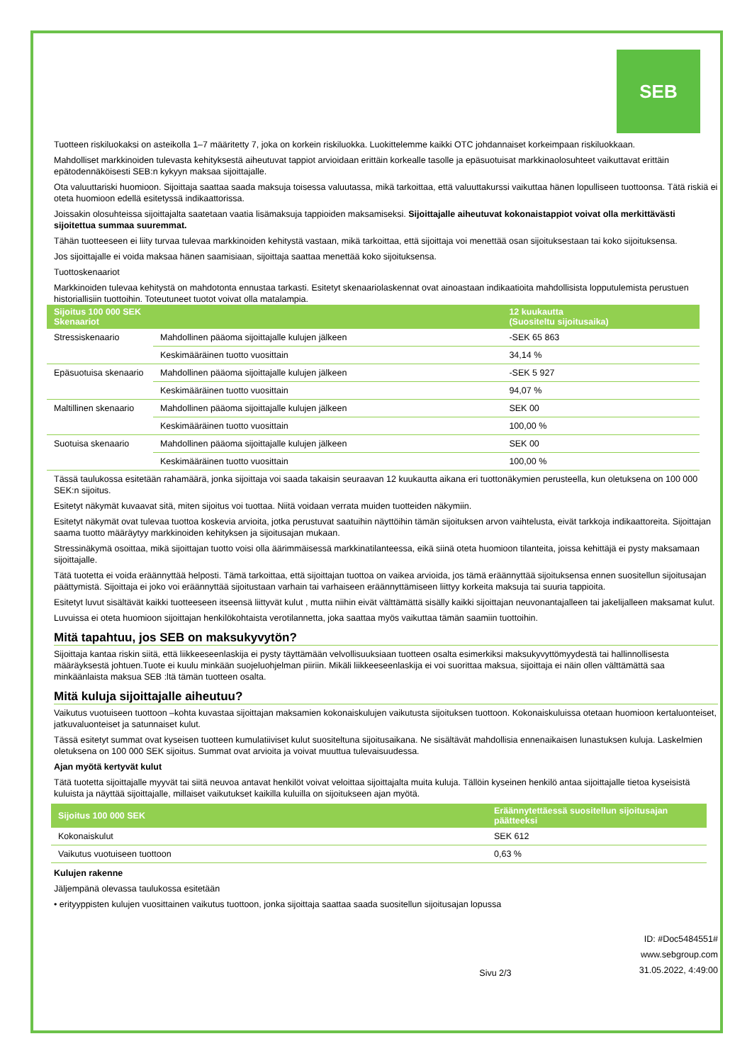SEB
Tuotteen riskiluokaksi on asteikolla 1–7 määritetty 7, joka on korkein riskiluokka. Luokittelemme kaikki OTC johdannaiset korkeimpaan riskiluokkaan.
Mahdolliset markkinoiden tulevasta kehityksestä aiheutuvat tappiot arvioidaan erittäin korkealle tasolle ja epäsuotuisat markkinaolosuhteet vaikuttavat erittäin epätodennäköisesti SEB:n kykyyn maksaa sijoittajalle.
Ota valuuttariski huomioon. Sijoittaja saattaa saada maksuja toisessa valuutassa, mikä tarkoittaa, että valuuttakurssi vaikuttaa hänen lopulliseen tuottoonsa. Tätä riskiä ei oteta huomioon edellä esitetyssä indikaattorissa.
Joissakin olosuhteissa sijoittajalta saatetaan vaatia lisämaksuja tappioiden maksamiseksi. Sijoittajalle aiheutuvat kokonaistappiot voivat olla merkittävästi sijoitettua summaa suuremmat.
Tähän tuotteeseen ei liity turvaa tulevaa markkinoiden kehitystä vastaan, mikä tarkoittaa, että sijoittaja voi menettää osan sijoituksestaan tai koko sijoituksensa.
Jos sijoittajalle ei voida maksaa hänen saamisiaan, sijoittaja saattaa menettää koko sijoituksensa.
Tuottoskenaariot
Markkinoiden tulevaa kehitystä on mahdotonta ennustaa tarkasti. Esitetyt skenaariolaskennat ovat ainoastaan indikaatioita mahdollisista lopputulemista perustuen historiallisiin tuottoihin. Toteutuneet tuotot voivat olla matalampia.
| Sijoitus 100 000 SEK Skenaariot | | 12 kuukautta (Suositeltu sijoitusaika) |
| --- | --- | --- |
| Stressiskenaario | Mahdollinen pääoma sijoittajalle kulujen jälkeen | -SEK 65 863 |
| | Keskimääräinen tuotto vuosittain | 34,14 % |
| Epäsuotuisa skenaario | Mahdollinen pääoma sijoittajalle kulujen jälkeen | -SEK 5 927 |
| | Keskimääräinen tuotto vuosittain | 94,07 % |
| Maltillinen skenaario | Mahdollinen pääoma sijoittajalle kulujen jälkeen | SEK 00 |
| | Keskimääräinen tuotto vuosittain | 100,00 % |
| Suotuisa skenaario | Mahdollinen pääoma sijoittajalle kulujen jälkeen | SEK 00 |
| | Keskimääräinen tuotto vuosittain | 100,00 % |
Tässä taulukossa esitetään rahamäärä, jonka sijoittaja voi saada takaisin seuraavan 12 kuukautta aikana eri tuottonäkymien perusteella, kun oletuksena on 100 000 SEK:n sijoitus.
Esitetyt näkymät kuvaavat sitä, miten sijoitus voi tuottaa. Niitä voidaan verrata muiden tuotteiden näkymiin.
Esitetyt näkymät ovat tulevaa tuottoa koskevia arvioita, jotka perustuvat saatuihin näyttöihin tämän sijoituksen arvon vaihtelusta, eivät tarkkoja indikaattoreita. Sijoittajan saama tuotto määräytyy markkinoiden kehityksen ja sijoitusajan mukaan.
Stressinäkymä osoittaa, mikä sijoittajan tuotto voisi olla äärimmäisessä markkinatilanteessa, eikä siinä oteta huomioon tilanteita, joissa kehittäjä ei pysty maksamaan sijoittajalle.
Tätä tuotetta ei voida eräännyttää helposti. Tämä tarkoittaa, että sijoittajan tuottoa on vaikea arvioida, jos tämä eräännyttää sijoituksensa ennen suositellun sijoitusajan päättymistä. Sijoittaja ei joko voi eräännyttää sijoitustaan varhain tai varhaiseen eräännyttämiseen liittyy korkeita maksuja tai suuria tappioita.
Esitetyt luvut sisältävät kaikki tuotteeseen itseensä liittyvät kulut , mutta niihin eivät välttämättä sisälly kaikki sijoittajan neuvonantajalleen tai jakelijalleen maksamat kulut.
Luvuissa ei oteta huomioon sijoittajan henkilökohtaista verotilannetta, joka saattaa myös vaikuttaa tämän saamiin tuottoihin.
Mitä tapahtuu, jos SEB on maksukyvytön?
Sijoittaja kantaa riskin siitä, että liikkeeseenlaskija ei pysty täyttämään velvollisuuksiaan tuotteen osalta esimerkiksi maksukyvyttömyydestä tai hallinnollisesta määräyksestä johtuen.Tuote ei kuulu minkään suojeluohjelman piiriin. Mikäli liikkeeseenlaskija ei voi suorittaa maksua, sijoittaja ei näin ollen välttämättä saa minkäänlaista maksua SEB :ltä tämän tuotteen osalta.
Mitä kuluja sijoittajalle aiheutuu?
Vaikutus vuotuiseen tuottoon –kohta kuvastaa sijoittajan maksamien kokonaiskulujen vaikutusta sijoituksen tuottoon. Kokonaiskuluissa otetaan huomioon kertaluonteiset, jatkuvaluonteiset ja satunnaiset kulut.
Tässä esitetyt summat ovat kyseisen tuotteen kumulatiiviset kulut suositeltuna sijoitusaikana. Ne sisältävät mahdollisia ennenaikaisen lunastuksen kuluja. Laskelmien oletuksena on 100 000 SEK sijoitus. Summat ovat arvioita ja voivat muuttua tulevaisuudessa.
Ajan myötä kertyvät kulut
Tätä tuotetta sijoittajalle myyvät tai siitä neuvoa antavat henkilöt voivat veloittaa sijoittajalta muita kuluja. Tällöin kyseinen henkilö antaa sijoittajalle tietoa kyseisistä kuluista ja näyttää sijoittajalle, millaiset vaikutukset kaikilla kuluilla on sijoitukseen ajan myötä.
| Sijoitus 100 000 SEK | Eräännytettäessä suositellun sijoitusajan päätteeksi |
| --- | --- |
| Kokonaiskulut | SEK 612 |
| Vaikutus vuotuiseen tuottoon | 0,63 % |
Kulujen rakenne
Jäljempänä olevassa taulukossa esitetään
• erityyppisten kulujen vuosittainen vaikutus tuottoon, jonka sijoittaja saattaa saada suositellun sijoitusajan lopussa
Sivu 2/3 ID: #Doc5484551#
www.sebgroup.com
31.05.2022, 4:49:00